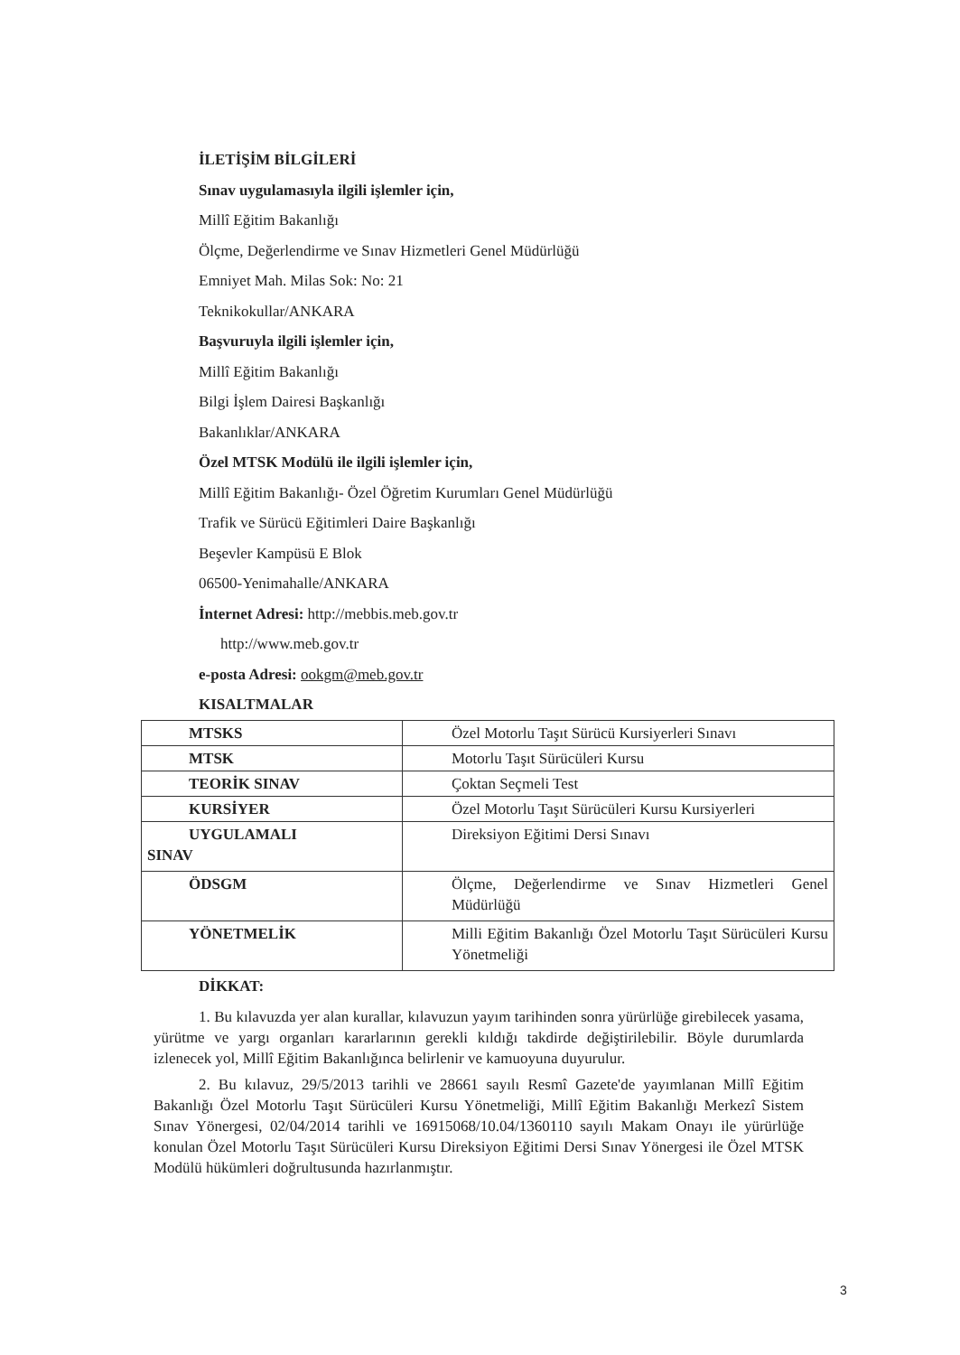İLETİŞİM BİLGİLERİ
Sınav uygulamasıyla ilgili işlemler için,
Millî Eğitim Bakanlığı
Ölçme, Değerlendirme ve Sınav Hizmetleri Genel Müdürlüğü
Emniyet Mah. Milas Sok: No: 21
Teknikokullar/ANKARA
Başvuruyla ilgili işlemler için,
Millî Eğitim Bakanlığı
Bilgi İşlem Dairesi Başkanlığı
Bakanlıklar/ANKARA
Özel MTSK Modülü ile ilgili işlemler için,
Millî Eğitim Bakanlığı- Özel Öğretim Kurumları Genel Müdürlüğü
Trafik ve Sürücü Eğitimleri Daire Başkanlığı
Beşevler Kampüsü E Blok
06500-Yenimahalle/ANKARA
İnternet Adresi: http://mebbis.meb.gov.tr
http://www.meb.gov.tr
e-posta Adresi: ookgm@meb.gov.tr
KISALTMALAR
| MTSKS | Özel Motorlu Taşıt Sürücü Kursiyerleri Sınavı |
| MTSK | Motorlu Taşıt Sürücüleri Kursu |
| TEORİK SINAV | Çoktan Seçmeli Test |
| KURSİYER | Özel Motorlu Taşıt Sürücüleri Kursu Kursiyerleri |
| UYGULAMALI SINAV | Direksiyon Eğitimi Dersi Sınavı |
| ÖDSGM | Ölçme, Değerlendirme ve Sınav Hizmetleri Genel Müdürlüğü |
| YÖNETMELİK | Milli Eğitim Bakanlığı Özel Motorlu Taşıt Sürücüleri Kursu Yönetmeliği |
DİKKAT:
1. Bu kılavuzda yer alan kurallar, kılavuzun yayım tarihinden sonra yürürlüğe girebilecek yasama, yürütme ve yargı organları kararlarının gerekli kıldığı takdirde değiştirilebilir. Böyle durumlarda izlenecek yol, Millî Eğitim Bakanlığınca belirlenir ve kamuoyuna duyurulur.
2. Bu kılavuz, 29/5/2013 tarihli ve 28661 sayılı Resmî Gazete'de yayımlanan Millî Eğitim Bakanlığı Özel Motorlu Taşıt Sürücüleri Kursu Yönetmeliği, Millî Eğitim Bakanlığı Merkezî Sistem Sınav Yönergesi, 02/04/2014 tarihli ve 16915068/10.04/1360110 sayılı Makam Onayı ile yürürlüğe konulan Özel Motorlu Taşıt Sürücüleri Kursu Direksiyon Eğitimi Dersi Sınav Yönergesi ile Özel MTSK Modülü hükümleri doğrultusunda hazırlanmıştır.
3